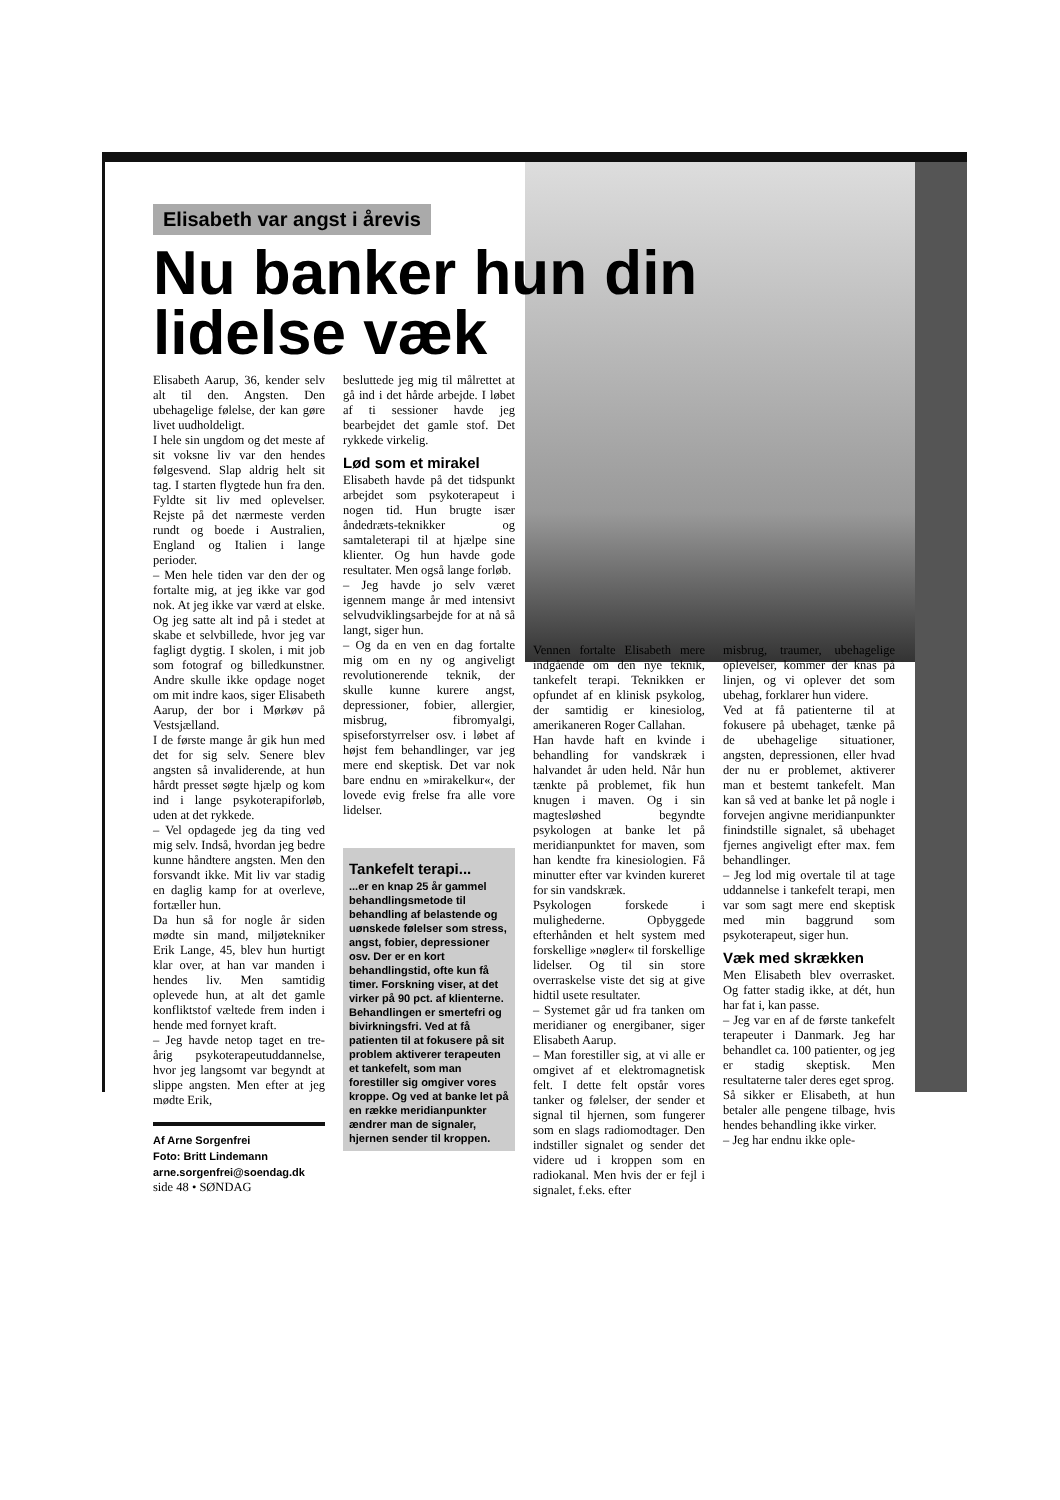Elisabeth var angst i årevis
Nu banker hun din lidelse væk
Elisabeth Aarup, 36, kender selv alt til den. Angsten. Den ubehagelige følelse, der kan gøre livet uudholdeligt.
I hele sin ungdom og det meste af sit voksne liv var den hendes følgesvend. Slap aldrig helt sit tag. I starten flygtede hun fra den. Fyldte sit liv med oplevelser. Rejste på det nærmeste verden rundt og boede i Australien, England og Italien i lange perioder.
– Men hele tiden var den der og fortalte mig, at jeg ikke var god nok. At jeg ikke var værd at elske. Og jeg satte alt ind på i stedet at skabe et selvbillede, hvor jeg var fagligt dygtig. I skolen, i mit job som fotograf og billedkunstner. Andre skulle ikke opdage noget om mit indre kaos, siger Elisabeth Aarup, der bor i Mørkøv på Vestsjælland.
I de første mange år gik hun med det for sig selv. Senere blev angsten så invaliderende, at hun hårdt presset søgte hjælp og kom ind i lange psykoterapiforløb, uden at det rykkede.
– Vel opdagede jeg da ting ved mig selv. Indså, hvordan jeg bedre kunne håndtere angsten. Men den forsvandt ikke. Mit liv var stadig en daglig kamp for at overleve, fortæller hun.
Da hun så for nogle år siden mødte sin mand, miljøtekniker Erik Lange, 45, blev hun hurtigt klar over, at han var manden i hendes liv. Men samtidig oplevede hun, at alt det gamle konfliktstof væltede frem inden i hende med fornyet kraft.
– Jeg havde netop taget en tre-årig psykoterapeutuddannelse, hvor jeg langsomt var begyndt at slippe angsten. Men efter at jeg mødte Erik,
Af Arne Sorgenfrei
Foto: Britt Lindemann
arne.sorgenfrei@soendag.dk
side 48 • SØNDAG
besluttede jeg mig til målrettet at gå ind i det hårde arbejde. I løbet af ti sessioner havde jeg bearbejdet det gamle stof. Det rykkede virkelig.
Lød som et mirakel
Elisabeth havde på det tidspunkt arbejdet som psykoterapeut i nogen tid. Hun brugte især åndedræts-teknikker og samtaleterapi til at hjælpe sine klienter. Og hun havde gode resultater. Men også lange forløb.
– Jeg havde jo selv været igennem mange år med intensivt selvudviklingsarbejde for at nå så langt, siger hun.
– Og da en ven en dag fortalte mig om en ny og angiveligt revolutionerende teknik, der skulle kunne kurere angst, depressioner, fobier, allergier, misbrug, fibromyalgi, spiseforstyrrelser osv. i løbet af højst fem behandlinger, var jeg mere end skeptisk. Det var nok bare endnu en »mirakelkur«, der lovede evig frelse fra alle vore lidelser.
Tankefelt terapi...
...er en knap 25 år gammel behandlingsmetode til behandling af belastende og uønskede følelser som stress, angst, fobier, depressioner osv. Der er en kort behandlingstid, ofte kun få timer. Forskning viser, at det virker på 90 pct. af klienterne.
Behandlingen er smertefri og bivirkningsfri. Ved at få patienten til at fokusere på sit problem aktiverer terapeuten et tankefelt, som man forestiller sig omgiver vores kroppe. Og ved at banke let på en række meridianpunkter ændrer man de signaler, hjernen sender til kroppen.
Vennen fortalte Elisabeth mere indgående om den nye teknik, tankefelt terapi. Teknikken er opfundet af en klinisk psykolog, der samtidig er kinesiolog, amerikaneren Roger Callahan.
Han havde haft en kvinde i behandling for vandskræk i halvandet år uden held. Når hun tænkte på problemet, fik hun knugen i maven. Og i sin magtesløshed begyndte psykologen at banke let på meridianpunktet for maven, som han kendte fra kinesiologien. Få minutter efter var kvinden kureret for sin vandskræk.
Psykologen forskede i mulighederne. Opbyggede efterhånden et helt system med forskellige »nøgler« til forskellige lidelser. Og til sin store overraskelse viste det sig at give hidtil usete resultater.
– Systemet går ud fra tanken om meridianer og energibaner, siger Elisabeth Aarup.
– Man forestiller sig, at vi alle er omgivet af et elektromagnetisk felt. I dette felt opstår vores tanker og følelser, der sender et signal til hjernen, som fungerer som en slags radiomodtager. Den indstiller signalet og sender det videre ud i kroppen som en radiokanal. Men hvis der er fejl i signalet, f.eks. efter
misbrug, traumer, ubehagelige oplevelser, kommer der knas på linjen, og vi oplever det som ubehag, forklarer hun videre.
Ved at få patienterne til at fokusere på ubehaget, tænke på de ubehagelige situationer, angsten, depressionen, eller hvad der nu er problemet, aktiverer man et bestemt tankefelt. Man kan så ved at banke let på nogle i forvejen angivne meridianpunkter finindstille signalet, så ubehaget fjernes angiveligt efter max. fem behandlinger.
– Jeg lod mig overtale til at tage uddannelse i tankefelt terapi, men var som sagt mere end skeptisk med min baggrund som psykoterapeut, siger hun.
Væk med skrækken
Men Elisabeth blev overrasket. Og fatter stadig ikke, at dét, hun har fat i, kan passe.
– Jeg var en af de første tankefelt terapeuter i Danmark. Jeg har behandlet ca. 100 patienter, og jeg er stadig skeptisk. Men resultaterne taler deres eget sprog.
Så sikker er Elisabeth, at hun betaler alle pengene tilbage, hvis hendes behandling ikke virker.
– Jeg har endnu ikke ople-